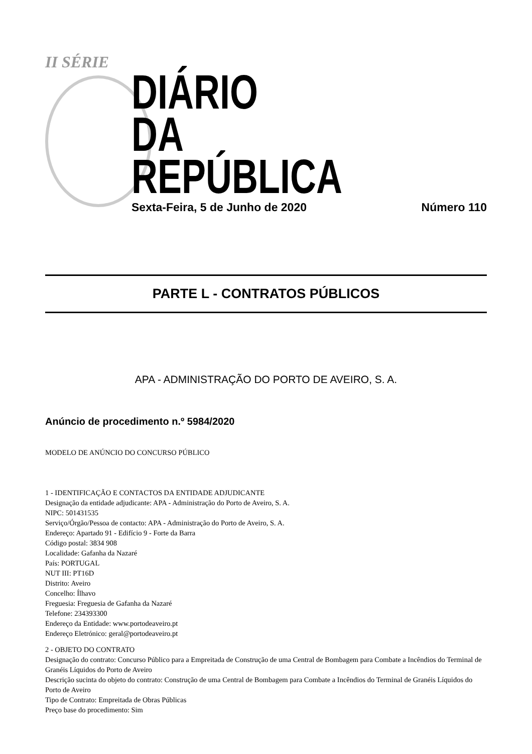II SÉRIE
DIÁRIO
DA REPÚBLICA
Sexta-Feira, 5 de Junho de 2020 Número 110
PARTE L - CONTRATOS PÚBLICOS
APA - ADMINISTRAÇÃO DO PORTO DE AVEIRO, S. A.
Anúncio de procedimento n.º 5984/2020
MODELO DE ANÚNCIO DO CONCURSO PÚBLICO
1 - IDENTIFICAÇÃO E CONTACTOS DA ENTIDADE ADJUDICANTE
Designação da entidade adjudicante: APA - Administração do Porto de Aveiro, S. A.
NIPC: 501431535
Serviço/Órgão/Pessoa de contacto: APA - Administração do Porto de Aveiro, S. A.
Endereço: Apartado 91 - Edifício 9 - Forte da Barra
Código postal: 3834 908
Localidade: Gafanha da Nazaré
País: PORTUGAL
NUT III: PT16D
Distrito: Aveiro
Concelho: Ílhavo
Freguesia: Freguesia de Gafanha da Nazaré
Telefone: 234393300
Endereço da Entidade: www.portodeaveiro.pt
Endereço Eletrónico: geral@portodeaveiro.pt
2 - OBJETO DO CONTRATO
Designação do contrato: Concurso Público para a Empreitada de Construção de uma Central de Bombagem para Combate a Incêndios do Terminal de Granéis Líquidos do Porto de Aveiro
Descrição sucinta do objeto do contrato: Construção de uma Central de Bombagem para Combate a Incêndios do Terminal de Granéis Líquidos do Porto de Aveiro
Tipo de Contrato: Empreitada de Obras Públicas
Preço base do procedimento: Sim